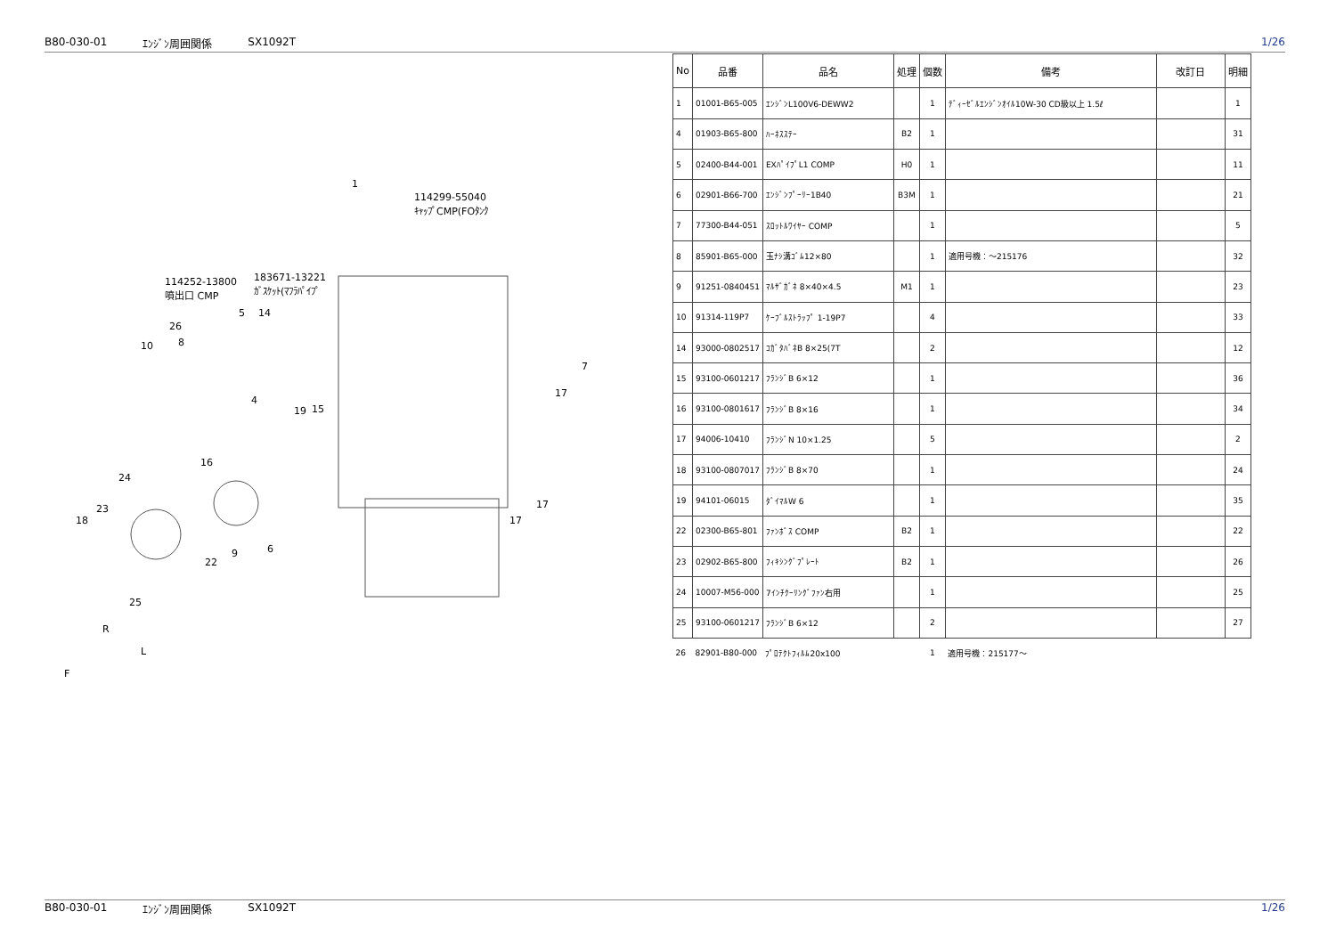B80-030-01 ｴﾝｼﾞﾝ周囲関係 SX1092T 1/26
1
114299-55040
ｷｬｯﾌﾟCMP(FOﾀﾝｸ
114252-13800
噴出口 CMP
183671-13221
ｶﾞｽｹｯﾄ(ﾏﾌﾗﾊﾟｲﾌﾟ
26
8
10
5 14
7
4
19 15
17
16
24
23
18
22
9 6
17
17
25
R
L
F
| No | 品番 | 品名 | 処理 | 個数 | 備考 | 改訂日 | 明細 |
| --- | --- | --- | --- | --- | --- | --- | --- |
| 1 | 01001-B65-005 | ｴﾝｼﾞﾝL100V6-DEWW2 | | 1 | ﾃﾞｨｰｾﾞﾙｴﾝｼﾞﾝｵｲﾙ10W-30 CD級以上 1.5ℓ | | 1 |
| 4 | 01903-B65-800 | ﾊｰﾈｽｽﾃｰ | B2 | 1 | | | 31 |
| 5 | 02400-B44-001 | EXﾊﾟｲﾌﾟL1 COMP | H0 | 1 | | | 11 |
| 6 | 02901-B66-700 | ｴﾝｼﾞﾝﾌﾟｰﾘｰ1B40 | B3M | 1 | | | 21 |
| 7 | 77300-B44-051 | ｽﾛｯﾄﾙﾜｲﾔｰ COMP | | 1 | | | 5 |
| 8 | 85901-B65-000 | 玉ﾅｼ溝ｺﾞﾑ12×80 | | 1 | 適用号機：～215176 | | 32 |
| 9 | 91251-0840451 | ﾏﾙｻﾞｶﾞﾈ 8×40×4.5 | M1 | 1 | | | 23 |
| 10 | 91314-119P7 | ｹｰﾌﾞﾙｽﾄﾗｯﾌﾟ 1-19P7 | | 4 | | | 33 |
| 14 | 93000-0802517 | ｺｶﾞﾀﾊﾞﾈB 8×25(7T | | 2 | | | 12 |
| 15 | 93100-0601217 | ﾌﾗﾝｼﾞB 6×12 | | 1 | | | 36 |
| 16 | 93100-0801617 | ﾌﾗﾝｼﾞB 8×16 | | 1 | | | 34 |
| 17 | 94006-10410 | ﾌﾗﾝｼﾞN 10×1.25 | | 5 | | | 2 |
| 18 | 93100-0807017 | ﾌﾗﾝｼﾞB 8×70 | | 1 | | | 24 |
| 19 | 94101-06015 | ﾀﾞｲﾏﾙW 6 | | 1 | | | 35 |
| 22 | 02300-B65-801 | ﾌｧﾝﾎﾞｽ COMP | B2 | 1 | | | 22 |
| 23 | 02902-B65-800 | ﾌｨｷｼﾝｸﾞﾌﾟﾚｰﾄ | B2 | 1 | | | 26 |
| 24 | 10007-M56-000 | 7ｲﾝﾁｸｰﾘﾝｸﾞﾌｧﾝ右用 | | 1 | | | 25 |
| 25 | 93100-0601217 | ﾌﾗﾝｼﾞB 6×12 | | 2 | | | 27 |
| 26 | 82901-B80-000 | ﾌﾟﾛﾃｸﾄﾌｨﾙﾑ20x100 | | 1 | 適用号機：215177～ | | |
B80-030-01 ｴﾝｼﾞﾝ周囲関係 SX1092T 1/26